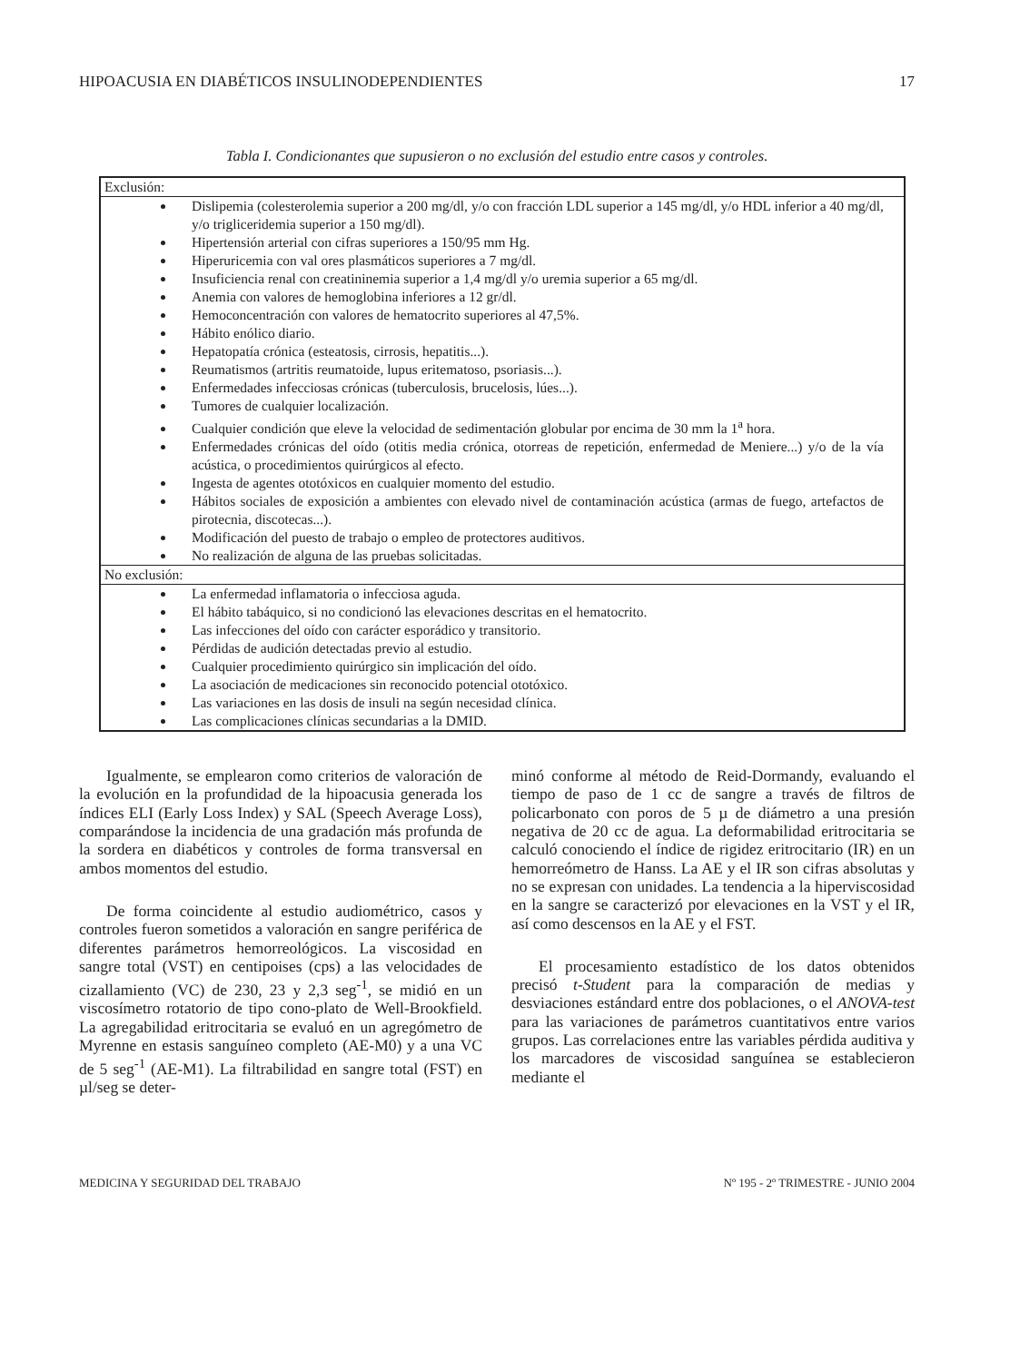HIPOACUSIA EN DIABÉTICOS INSULINODEPENDIENTES 17
Tabla I. Condicionantes que supusieron o no exclusión del estudio entre casos y controles.
| Exclusión: |
| Dislipemia (colesterolemia superior a 200 mg/dl, y/o con fracción LDL superior a 145 mg/dl, y/o HDL inferior a 40 mg/dl, y/o trigliceridemia superior a 150 mg/dl). Hipertensión arterial con cifras superiores a 150/95 mm Hg. Hiperuricemia con val ores plasmáticos superiores a 7 mg/dl. Insuficiencia renal con creatininemia superior a 1,4 mg/dl y/o uremia superior a 65 mg/dl. Anemia con valores de hemoglobina inferiores a 12 gr/dl. Hemoconcentración con valores de hematocrito superiores al 47,5%. Hábito enólico diario. Hepatopatía crónica (esteatosis, cirrosis, hepatitis...). Reumatismos (artritis reumatoide, lupus eritematoso, psoriasis...). Enfermedades infecciosas crónicas (tuberculosis, brucelosis, lúes...). Tumores de cualquier localización. Cualquier condición que eleve la velocidad de sedimentación globular por encima de 30 mm la 1<sup>a</sup> hora. Enfermedades crónicas del oído (otitis media crónica, otorreas de repetición, enfermedad de Meniere...) y/o de la vía acústica, o procedimientos quirúrgicos al efecto. Ingesta de agentes ototóxicos en cualquier momento del estudio. Hábitos sociales de exposición a ambientes con elevado nivel de contaminación acústica (armas de fuego, artefactos de pirotecnia, discotecas...). Modificación del puesto de trabajo o empleo de protectores auditivos. No realización de alguna de las pruebas solicitadas. |
| No exclusión: |
| La enfermedad inflamatoria o infecciosa aguda. El hábito tabáquico, si no condicionó las elevaciones descritas en el hematocrito. Las infecciones del oído con carácter esporádico y transitorio. Pérdidas de audición detectadas previo al estudio. Cualquier procedimiento quirúrgico sin implicación del oído. La asociación de medicaciones sin reconocido potencial ototóxico. Las variaciones en las dosis de insuli na según necesidad clínica. Las complicaciones clínicas secundarias a la DMID. |
Igualmente, se emplearon como criterios de valoración de la evolución en la profundidad de la hipoacusia generada los índices ELI (Early Loss Index) y SAL (Speech Average Loss), comparándose la incidencia de una gradación más profunda de la sordera en diabéticos y controles de forma transversal en ambos momentos del estudio.
De forma coincidente al estudio audiométrico, casos y controles fueron sometidos a valoración en sangre periférica de diferentes parámetros hemorreológicos. La viscosidad en sangre total (VST) en centipoises (cps) a las velocidades de cizallamiento (VC) de 230, 23 y 2,3 seg<sup>-1</sup>, se midió en un viscosímetro rotatorio de tipo cono-plato de Well-Brookfield. La agregabilidad eritrocitaria se evaluó en un agregómetro de Myrenne en estasis sanguíneo completo (AE-M0) y a una VC de 5 seg<sup>-1</sup> (AE-M1). La filtrabilidad en sangre total (FST) en µl/seg se deter-
minó conforme al método de Reid-Dormandy, evaluando el tiempo de paso de 1 cc de sangre a través de filtros de policarbonato con poros de 5 µ de diámetro a una presión negativa de 20 cc de agua. La deformabilidad eritrocitaria se calculó conociendo el índice de rigidez eritrocitario (IR) en un hemorreómetro de Hanss. La AE y el IR son cifras absolutas y no se expresan con unidades. La tendencia a la hiperviscosidad en la sangre se caracterizó por elevaciones en la VST y el IR, así como descensos en la AE y el FST.
El procesamiento estadístico de los datos obtenidos precisó t-Student para la comparación de medias y desviaciones estándard entre dos poblaciones, o el ANOVA-test para las variaciones de parámetros cuantitativos entre varios grupos. Las correlaciones entre las variables pérdida auditiva y los marcadores de viscosidad sanguínea se establecieron mediante el
MEDICINA Y SEGURIDAD DEL TRABAJO Nº 195 - 2º TRIMESTRE - JUNIO 2004